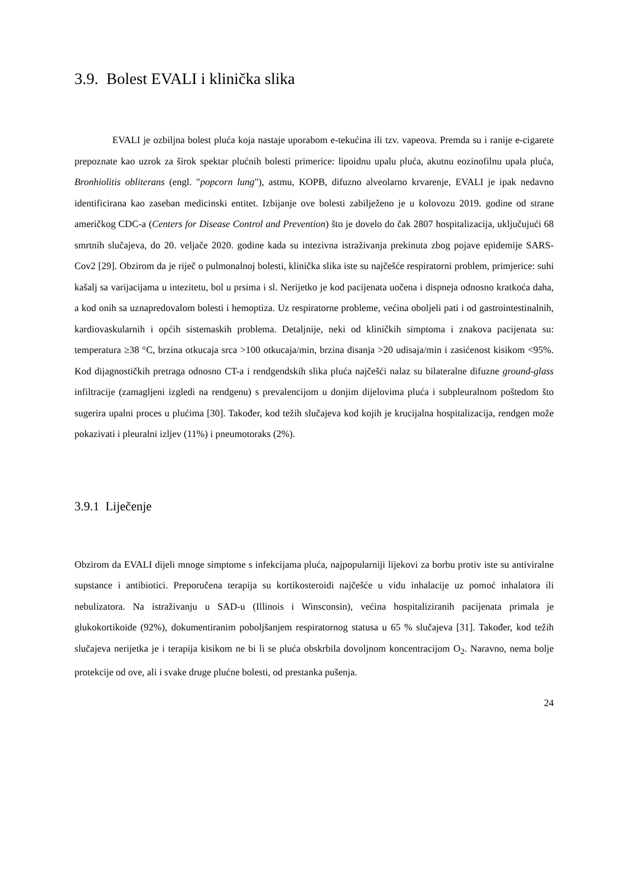3.9. Bolest EVALI i klinička slika
EVALI je ozbiljna bolest pluća koja nastaje uporabom e-tekućina ili tzv. vapeova. Premda su i ranije e-cigarete prepoznate kao uzrok za širok spektar plućnih bolesti primerice: lipoidnu upalu pluća, akutnu eozinofilnu upala pluća, Bronhiolitis obliterans (engl. "popcorn lung"), astmu, KOPB, difuzno alveolarno krvarenje, EVALI je ipak nedavno identificirana kao zaseban medicinski entitet. Izbijanje ove bolesti zabilježeno je u kolovozu 2019. godine od strane američkog CDC-a (Centers for Disease Control and Prevention) što je dovelo do čak 2807 hospitalizacija, uključujući 68 smrtnih slučajeva, do 20. veljače 2020. godine kada su intezivna istraživanja prekinuta zbog pojave epidemije SARS-Cov2 [29]. Obzirom da je riječ o pulmonalnoj bolesti, klinička slika iste su najčešće respiratorni problem, primjerice: suhi kašalj sa varijacijama u intezitetu, bol u prsima i sl. Nerijetko je kod pacijenata uočena i dispneja odnosno kratkoća daha, a kod onih sa uznapredovalom bolesti i hemoptiza. Uz respiratorne probleme, većina oboljeli pati i od gastrointestinalnih, kardiovaskularnih i općih sistemaskih problema. Detaljnije, neki od kliničkih simptoma i znakova pacijenata su: temperatura ≥38 °C, brzina otkucaja srca >100 otkucaja/min, brzina disanja >20 udisaja/min i zasićenost kisikom <95%. Kod dijagnostičkih pretraga odnosno CT-a i rendgendskih slika pluća najčešći nalaz su bilateralne difuzne ground-glass infiltracije (zamagljeni izgledi na rendgenu) s prevalencijom u donjim dijelovima pluća i subpleuralnom poštedom što sugerira upalni proces u plućima [30]. Također, kod težih slučajeva kod kojih je krucijalna hospitalizacija, rendgen može pokazivati i pleuralni izljev (11%) i pneumotoraks (2%).
3.9.1 Liječenje
Obzirom da EVALI dijeli mnoge simptome s infekcijama pluća, najpopularniji lijekovi za borbu protiv iste su antiviralne supstance i antibiotici. Preporučena terapija su kortikosteroidi najčešće u vidu inhalacije uz pomoć inhalatora ili nebulizatora. Na istraživanju u SAD-u (Illinois i Winsconsin), većina hospitaliziranih pacijenata primala je glukokortikoide (92%), dokumentiranim poboljšanjem respiratornog statusa u 65 % slučajeva [31]. Također, kod težih slučajeva nerijetka je i terapija kisikom ne bi li se pluća obskrbila dovoljnom koncentracijom O<sub>2</sub>. Naravno, nema bolje protekcije od ove, ali i svake druge plućne bolesti, od prestanka pušenja.
24